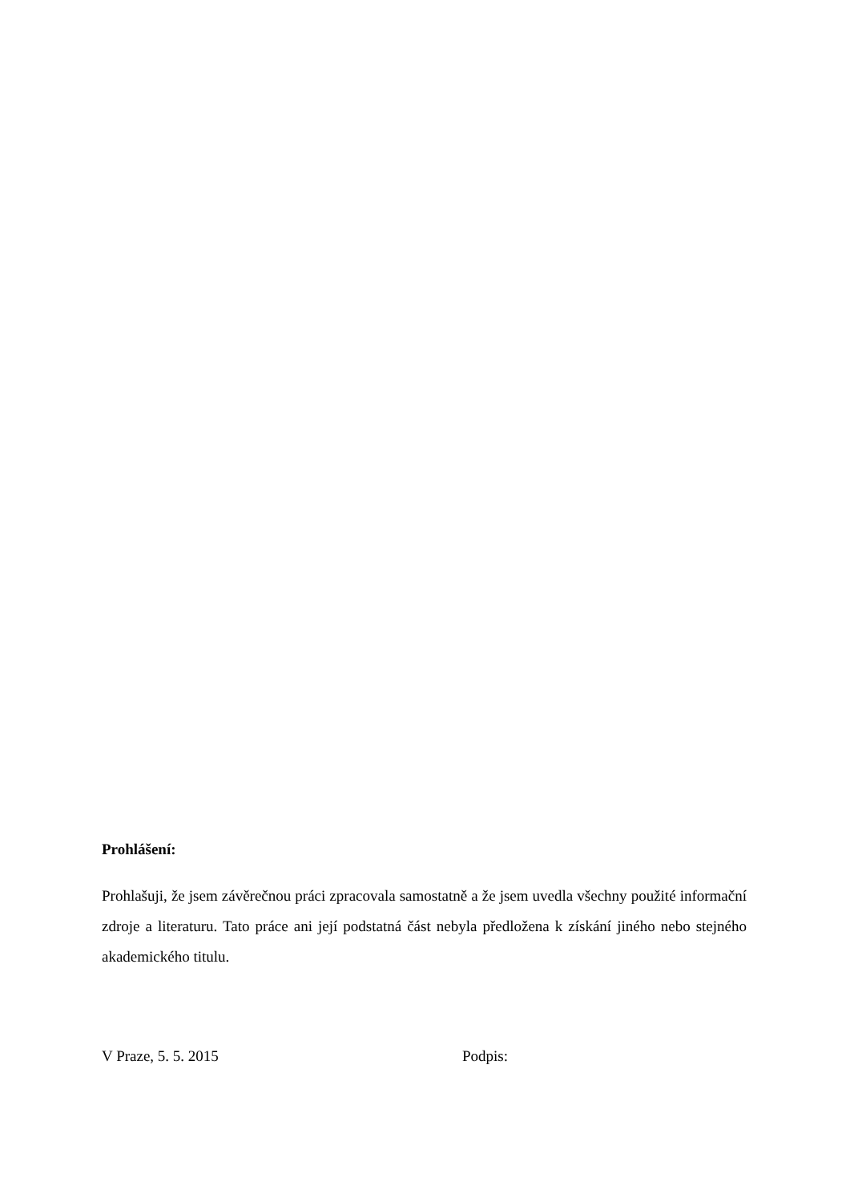Prohlášení:
Prohlašuji, že jsem závěrečnou práci zpracovala samostatně a že jsem uvedla všechny použité informační zdroje a literaturu. Tato práce ani její podstatná část nebyla předložena k získání jiného nebo stejného akademického titulu.
V Praze, 5. 5. 2015 Podpis: